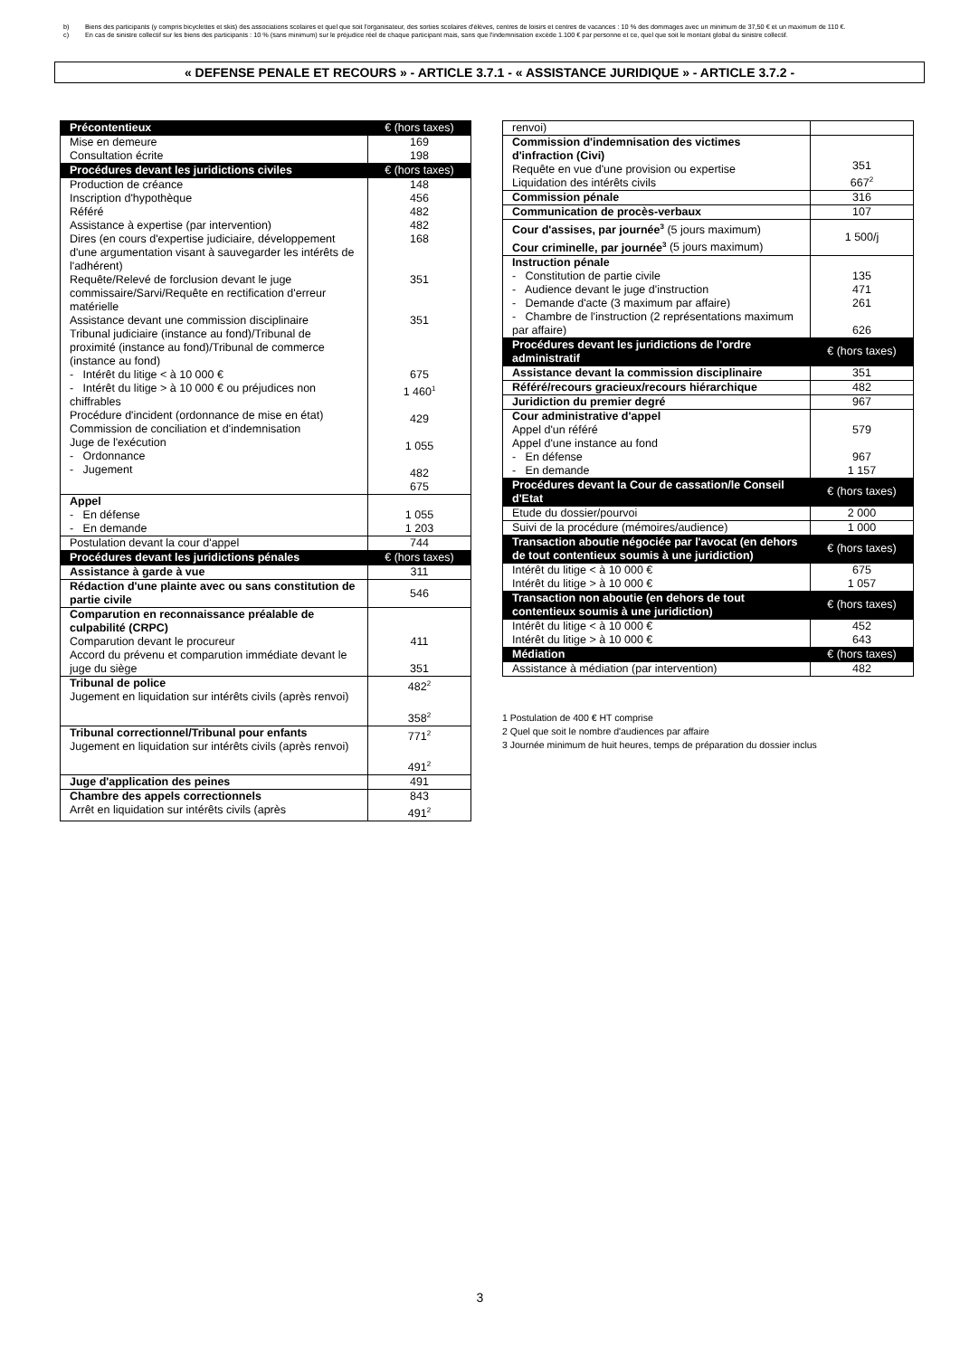b) Biens des participants (y compris bicyclettes et skis) des associations scolaires et quel que soit l'organisateur, des sorties scolaires d'élèves, centres de loisirs et centres de vacances : 10 % des dommages avec un minimum de 37,50 € et un maximum de 110 €.
c) En cas de sinistre collectif sur les biens des participants : 10 % (sans minimum) sur le préjudice réel de chaque participant mais, sans que l'indemnisation excède 1.100 € par personne et ce, quel que soit le montant global du sinistre collectif.
« DEFENSE PENALE ET RECOURS » - ARTICLE 3.7.1 - « ASSISTANCE JURIDIQUE » - ARTICLE 3.7.2 -
| Précontentieux | € (hors taxes) |
| Mise en demeure Consultation écrite | 169 198 |
| Procédures devant les juridictions civiles | € (hors taxes) |
| Production de créance Inscription d'hypothèque Référé Assistance à expertise (par intervention) Dires (en cours d'expertise judiciaire, développement d'une argumentation visant à sauvegarder les intérêts de l'adhérent) Requête/Relevé de forclusion devant le juge commissaire/Sarvi/Requête en rectification d'erreur matérielle Assistance devant une commission disciplinaire Tribunal judiciaire (instance au fond)/Tribunal de proximité (instance au fond)/Tribunal de commerce (instance au fond) - Intérêt du litige < à 10 000 € - Intérêt du litige > à 10 000 € ou préjudices non chiffrables Procédure d'incident (ordonnance de mise en état) Commission de conciliation et d'indemnisation Juge de l'exécution - Ordonnance - Jugement | 148 456 482 482 168 351 351 675 1 460<sup>1</sup> 429 1 055 482 675 |
| Appel - En défense - En demande | 1 055 1 203 |
| Postulation devant la cour d'appel | 744 |
| Procédures devant les juridictions pénales | € (hors taxes) |
| Assistance à garde à vue | 311 |
| Rédaction d'une plainte avec ou sans constitution de partie civile | 546 |
| Comparution en reconnaissance préalable de culpabilité (CRPC) Comparution devant le procureur Accord du prévenu et comparution immédiate devant le juge du siège | 411 351 |
| Tribunal de police Jugement en liquidation sur intérêts civils (après renvoi) | 482<sup>2</sup> 358<sup>2</sup> |
| Tribunal correctionnel/Tribunal pour enfants Jugement en liquidation sur intérêts civils (après renvoi) | 771<sup>2</sup> 491<sup>2</sup> |
| Juge d'application des peines | 491 |
| Chambre des appels correctionnels Arrêt en liquidation sur intérêts civils (après | 843 491<sup>2</sup> |
| renvoi) | |
| Commission d'indemnisation des victimes d'infraction (Civi) Requête en vue d'une provision ou expertise Liquidation des intérêts civils | 351 667<sup>2</sup> |
| Commission pénale | 316 |
| Communication de procès-verbaux | 107 |
| Cour d'assises, par journée<sup>3</sup> (5 jours maximum) Cour criminelle, par journée<sup>3</sup> (5 jours maximum) | 1 500/j |
| Instruction pénale - Constitution de partie civile - Audience devant le juge d'instruction - Demande d'acte (3 maximum par affaire) - Chambre de l'instruction (2 représentations maximum par affaire) | 135 471 261 626 |
| Procédures devant les juridictions de l'ordre administratif | € (hors taxes) |
| Assistance devant la commission disciplinaire | 351 |
| Référé/recours gracieux/recours hiérarchique | 482 |
| Juridiction du premier degré | 967 |
| Cour administrative d'appel Appel d'un référé Appel d'une instance au fond - En défense - En demande | 579 967 1 157 |
| Procédures devant la Cour de cassation/le Conseil d'Etat | € (hors taxes) |
| Etude du dossier/pourvoi | 2 000 |
| Suivi de la procédure (mémoires/audience) | 1 000 |
| Transaction aboutie négociée par l'avocat (en dehors de tout contentieux soumis à une juridiction) | € (hors taxes) |
| Intérêt du litige < à 10 000 € Intérêt du litige > à 10 000 € | 675 1 057 |
| Transaction non aboutie (en dehors de tout contentieux soumis à une juridiction) | € (hors taxes) |
| Intérêt du litige < à 10 000 € Intérêt du litige > à 10 000 € | 452 643 |
| Médiation | € (hors taxes) |
| Assistance à médiation (par intervention) | 482 |
1 Postulation de 400 € HT comprise
2 Quel que soit le nombre d'audiences par affaire
3 Journée minimum de huit heures, temps de préparation du dossier inclus
3